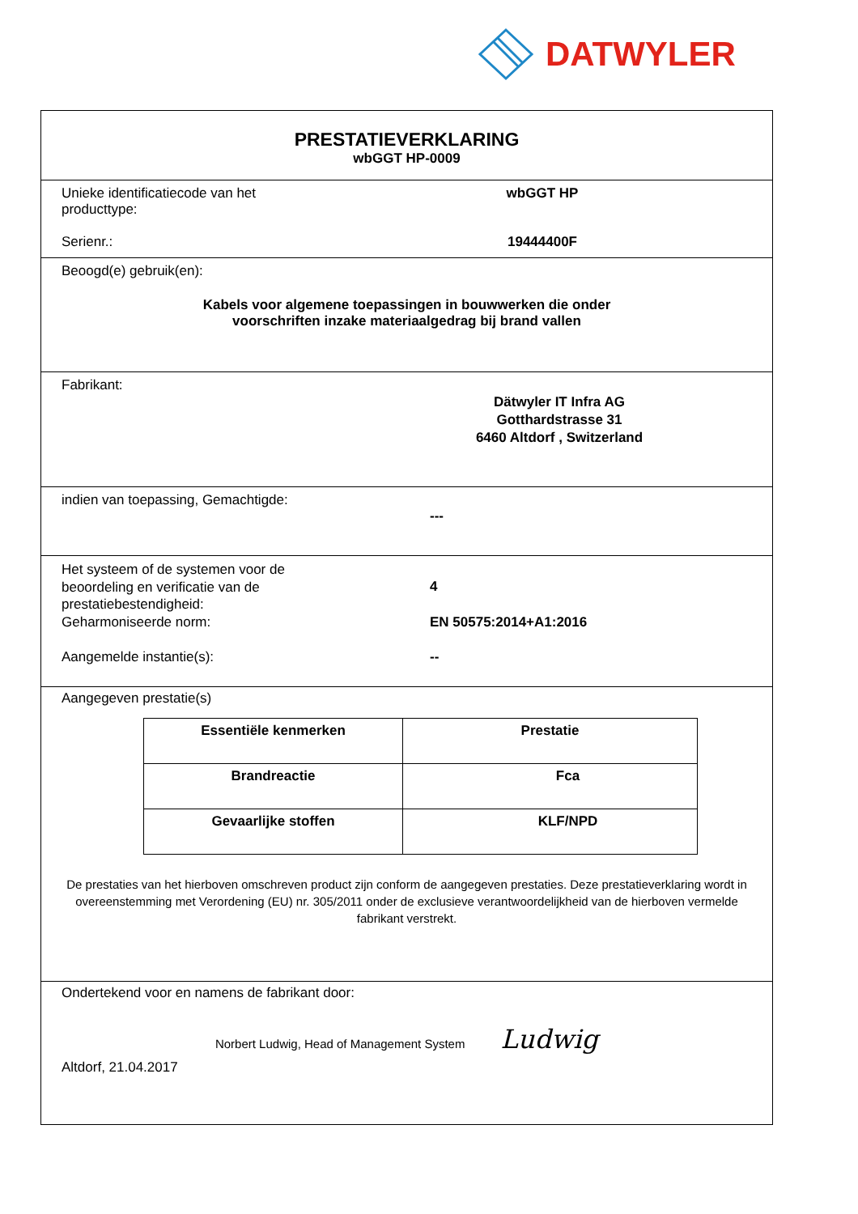DATWYLER
PRESTATIEVERKLARING
wbGGT HP-0009
Unieke identificatiecode van het
producttype:
wbGGT HP
Serienr.: 19444400F
Beoogd(e) gebruik(en):
Kabels voor algemene toepassingen in bouwwerken die onder
voorschriften inzake materiaalgedrag bij brand vallen
Fabrikant:
Dätwyler IT Infra AG
Gotthardstrasse 31
6460 Altdorf , Switzerland
indien van toepassing, Gemachtigde:
---
Het systeem of de systemen voor de
beoordeling en verificatie van de
prestatiebestendigheid:
4
Geharmoniseerde norm: EN 50575:2014+A1:2016
Aangemelde instantie(s): --
Aangegeven prestatie(s)
| Essentiële kenmerken | Prestatie |
| --- | --- |
| Brandreactie | Fca |
| Gevaarlijke stoffen | KLF/NPD |
De prestaties van het hierboven omschreven product zijn conform de aangegeven prestaties. Deze prestatieverklaring wordt in overeenstemming met Verordening (EU) nr. 305/2011 onder de exclusieve verantwoordelijkheid van de hierboven vermelde fabrikant verstrekt.
Ondertekend voor en namens de fabrikant door:
Norbert Ludwig, Head of Management System Ludwig
Altdorf, 21.04.2017